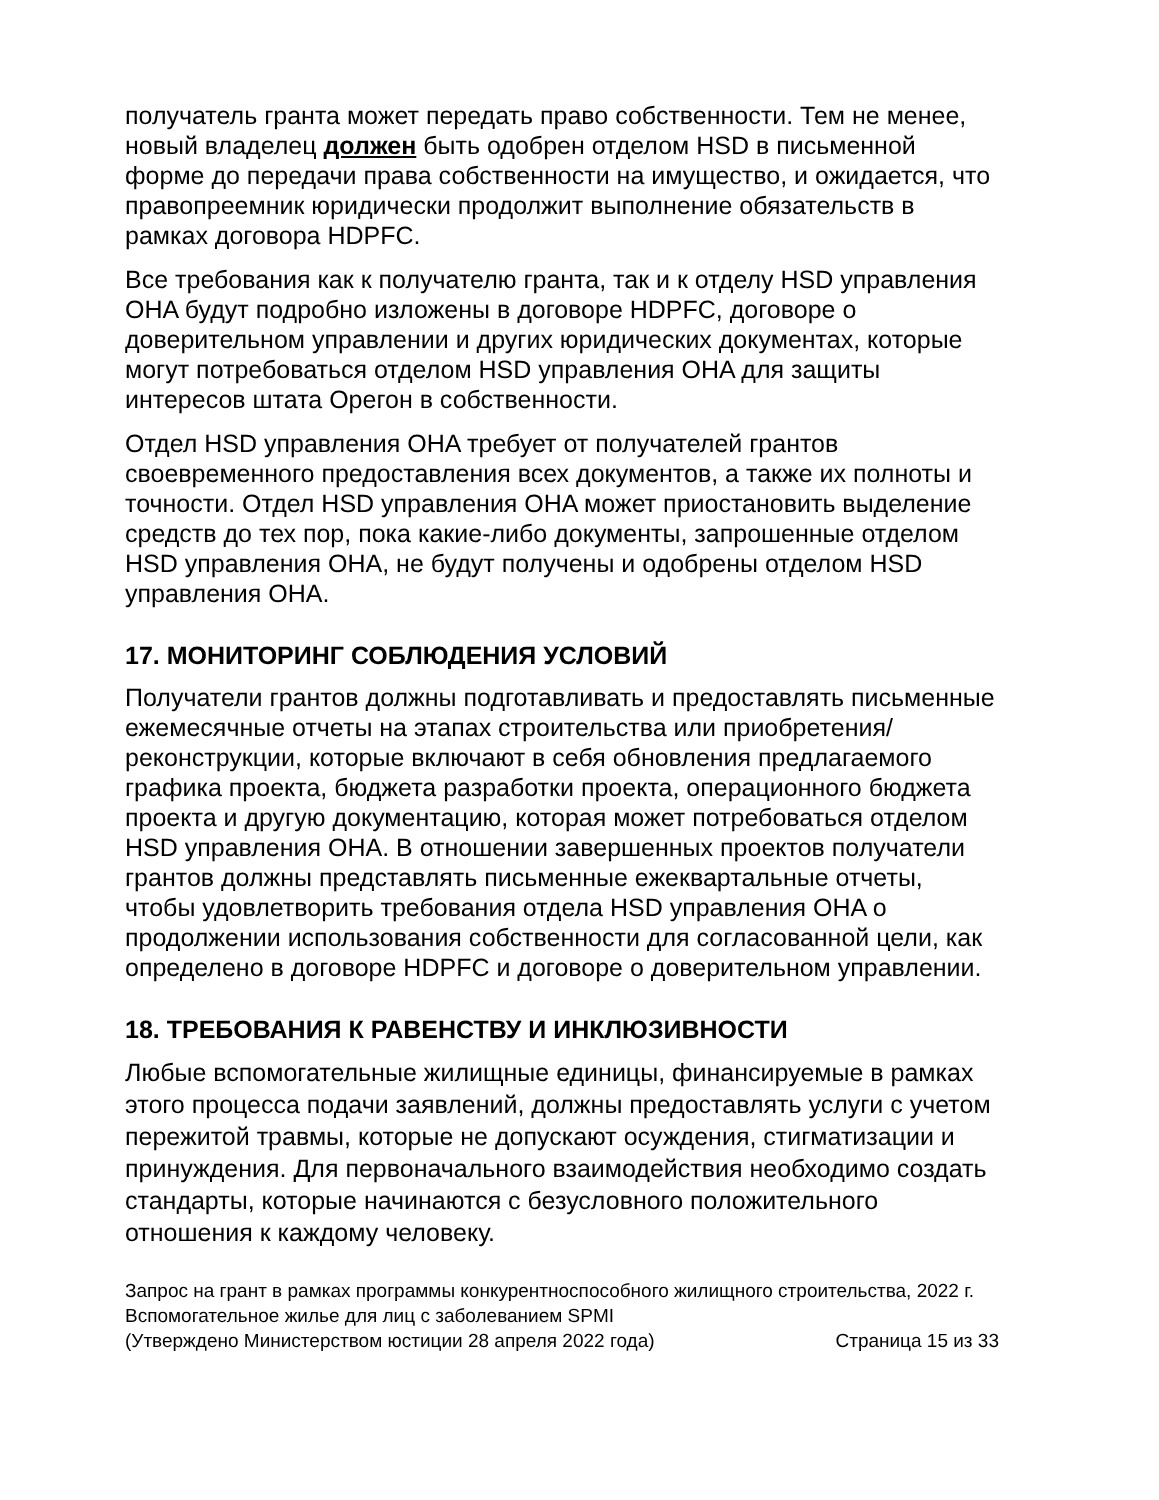получатель гранта может передать право собственности. Тем не менее, новый владелец должен быть одобрен отделом HSD в письменной форме до передачи права собственности на имущество, и ожидается, что правопреемник юридически продолжит выполнение обязательств в рамках договора HDPFC.
Все требования как к получателю гранта, так и к отделу HSD управления OHA будут подробно изложены в договоре HDPFC, договоре о доверительном управлении и других юридических документах, которые могут потребоваться отделом HSD управления OHA для защиты интересов штата Орегон в собственности.
Отдел HSD управления OHA требует от получателей грантов своевременного предоставления всех документов, а также их полноты и точности. Отдел HSD управления OHA может приостановить выделение средств до тех пор, пока какие-либо документы, запрошенные отделом HSD управления OHA, не будут получены и одобрены отделом HSD управления OHA.
17. МОНИТОРИНГ СОБЛЮДЕНИЯ УСЛОВИЙ
Получатели грантов должны подготавливать и предоставлять письменные ежемесячные отчеты на этапах строительства или приобретения/реконструкции, которые включают в себя обновления предлагаемого графика проекта, бюджета разработки проекта, операционного бюджета проекта и другую документацию, которая может потребоваться отделом HSD управления OHA. В отношении завершенных проектов получатели грантов должны представлять письменные ежеквартальные отчеты, чтобы удовлетворить требования отдела HSD управления OHA о продолжении использования собственности для согласованной цели, как определено в договоре HDPFC и договоре о доверительном управлении.
18. ТРЕБОВАНИЯ К РАВЕНСТВУ И ИНКЛЮЗИВНОСТИ
Любые вспомогательные жилищные единицы, финансируемые в рамках этого процесса подачи заявлений, должны предоставлять услуги с учетом пережитой травмы, которые не допускают осуждения, стигматизации и принуждения. Для первоначального взаимодействия необходимо создать стандарты, которые начинаются с безусловного положительного отношения к каждому человеку.
Запрос на грант в рамках программы конкурентноспособного жилищного строительства, 2022 г.
Вспомогательное жилье для лиц с заболеванием SPMI
(Утверждено Министерством юстиции 28 апреля 2022 года) Страница 15 из 33